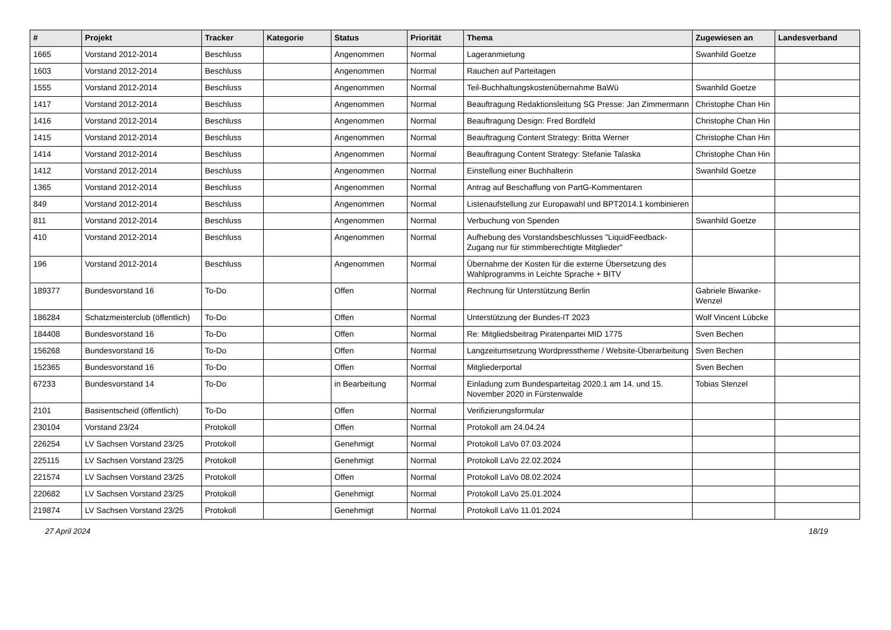| # | Projekt | Tracker | Kategorie | Status | Priorität | Thema | Zugewiesen an | Landesverband |
| --- | --- | --- | --- | --- | --- | --- | --- | --- |
| 1665 | Vorstand 2012-2014 | Beschluss | | Angenommen | Normal | Lageranmietung | Swanhild Goetze | |
| 1603 | Vorstand 2012-2014 | Beschluss | | Angenommen | Normal | Rauchen auf Parteitagen | | |
| 1555 | Vorstand 2012-2014 | Beschluss | | Angenommen | Normal | Teil-Buchhaltungskostenübernahme BaWü | Swanhild Goetze | |
| 1417 | Vorstand 2012-2014 | Beschluss | | Angenommen | Normal | Beauftragung Redaktionsleitung SG Presse: Jan Zimmermann | Christophe Chan Hin | |
| 1416 | Vorstand 2012-2014 | Beschluss | | Angenommen | Normal | Beauftragung Design: Fred Bordfeld | Christophe Chan Hin | |
| 1415 | Vorstand 2012-2014 | Beschluss | | Angenommen | Normal | Beauftragung Content Strategy: Britta Werner | Christophe Chan Hin | |
| 1414 | Vorstand 2012-2014 | Beschluss | | Angenommen | Normal | Beauftragung Content Strategy: Stefanie Talaska | Christophe Chan Hin | |
| 1412 | Vorstand 2012-2014 | Beschluss | | Angenommen | Normal | Einstellung einer Buchhalterin | Swanhild Goetze | |
| 1365 | Vorstand 2012-2014 | Beschluss | | Angenommen | Normal | Antrag auf Beschaffung von PartG-Kommentaren | | |
| 849 | Vorstand 2012-2014 | Beschluss | | Angenommen | Normal | Listenaufstellung zur Europawahl und BPT2014.1 kombinieren | | |
| 811 | Vorstand 2012-2014 | Beschluss | | Angenommen | Normal | Verbuchung von Spenden | Swanhild Goetze | |
| 410 | Vorstand 2012-2014 | Beschluss | | Angenommen | Normal | Aufhebung des Vorstandsbeschlusses "LiquidFeedback-Zugang nur für stimmberechtigte Mitglieder" | | |
| 196 | Vorstand 2012-2014 | Beschluss | | Angenommen | Normal | Übernahme der Kosten für die externe Übersetzung des Wahlprogramms in Leichte Sprache + BITV | | |
| 189377 | Bundesvorstand 16 | To-Do | | Offen | Normal | Rechnung für Unterstützung Berlin | Gabriele Biwanke-Wenzel | |
| 186284 | Schatzmeisterclub (öffentlich) | To-Do | | Offen | Normal | Unterstützung der Bundes-IT 2023 | Wolf Vincent Lübcke | |
| 184408 | Bundesvorstand 16 | To-Do | | Offen | Normal | Re: Mitgliedsbeitrag Piratenpartei MID 1775 | Sven Bechen | |
| 156268 | Bundesvorstand 16 | To-Do | | Offen | Normal | Langzeitumsetzung Wordpresstheme / Website-Überarbeitung | Sven Bechen | |
| 152365 | Bundesvorstand 16 | To-Do | | Offen | Normal | Mitgliederportal | Sven Bechen | |
| 67233 | Bundesvorstand 14 | To-Do | | in Bearbeitung | Normal | Einladung zum Bundesparteitag 2020.1 am 14. und 15. November 2020 in Fürstenwalde | Tobias Stenzel | |
| 2101 | Basisentscheid (öffentlich) | To-Do | | Offen | Normal | Verifizierungsformular | | |
| 230104 | Vorstand 23/24 | Protokoll | | Offen | Normal | Protokoll am 24.04.24 | | |
| 226254 | LV Sachsen Vorstand 23/25 | Protokoll | | Genehmigt | Normal | Protokoll LaVo 07.03.2024 | | |
| 225115 | LV Sachsen Vorstand 23/25 | Protokoll | | Genehmigt | Normal | Protokoll LaVo 22.02.2024 | | |
| 221574 | LV Sachsen Vorstand 23/25 | Protokoll | | Offen | Normal | Protokoll LaVo 08.02.2024 | | |
| 220682 | LV Sachsen Vorstand 23/25 | Protokoll | | Genehmigt | Normal | Protokoll LaVo 25.01.2024 | | |
| 219874 | LV Sachsen Vorstand 23/25 | Protokoll | | Genehmigt | Normal | Protokoll LaVo 11.01.2024 | | |
27 April 2024 18/19